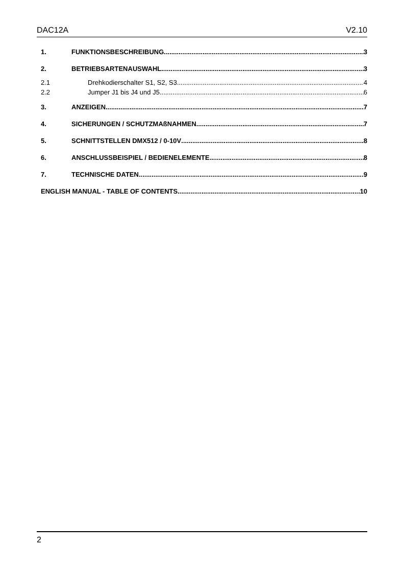DAC12A V2.10
1. FUNKTIONSBESCHREIBUNG 3
2. BETRIEBSARTENAUSWAHL 3
2.1 Drehkodierschalter S1, S2, S3 4
2.2 Jumper J1 bis J4 und J5 6
3. ANZEIGEN 7
4. SICHERUNGEN / SCHUTZMAßNAHMEN 7
5. SCHNITTSTELLEN DMX512 / 0-10V 8
6. ANSCHLUSSBEISPIEL / BEDIENELEMENTE 8
7. TECHNISCHE DATEN 9
ENGLISH MANUAL - TABLE OF CONTENTS 10
2